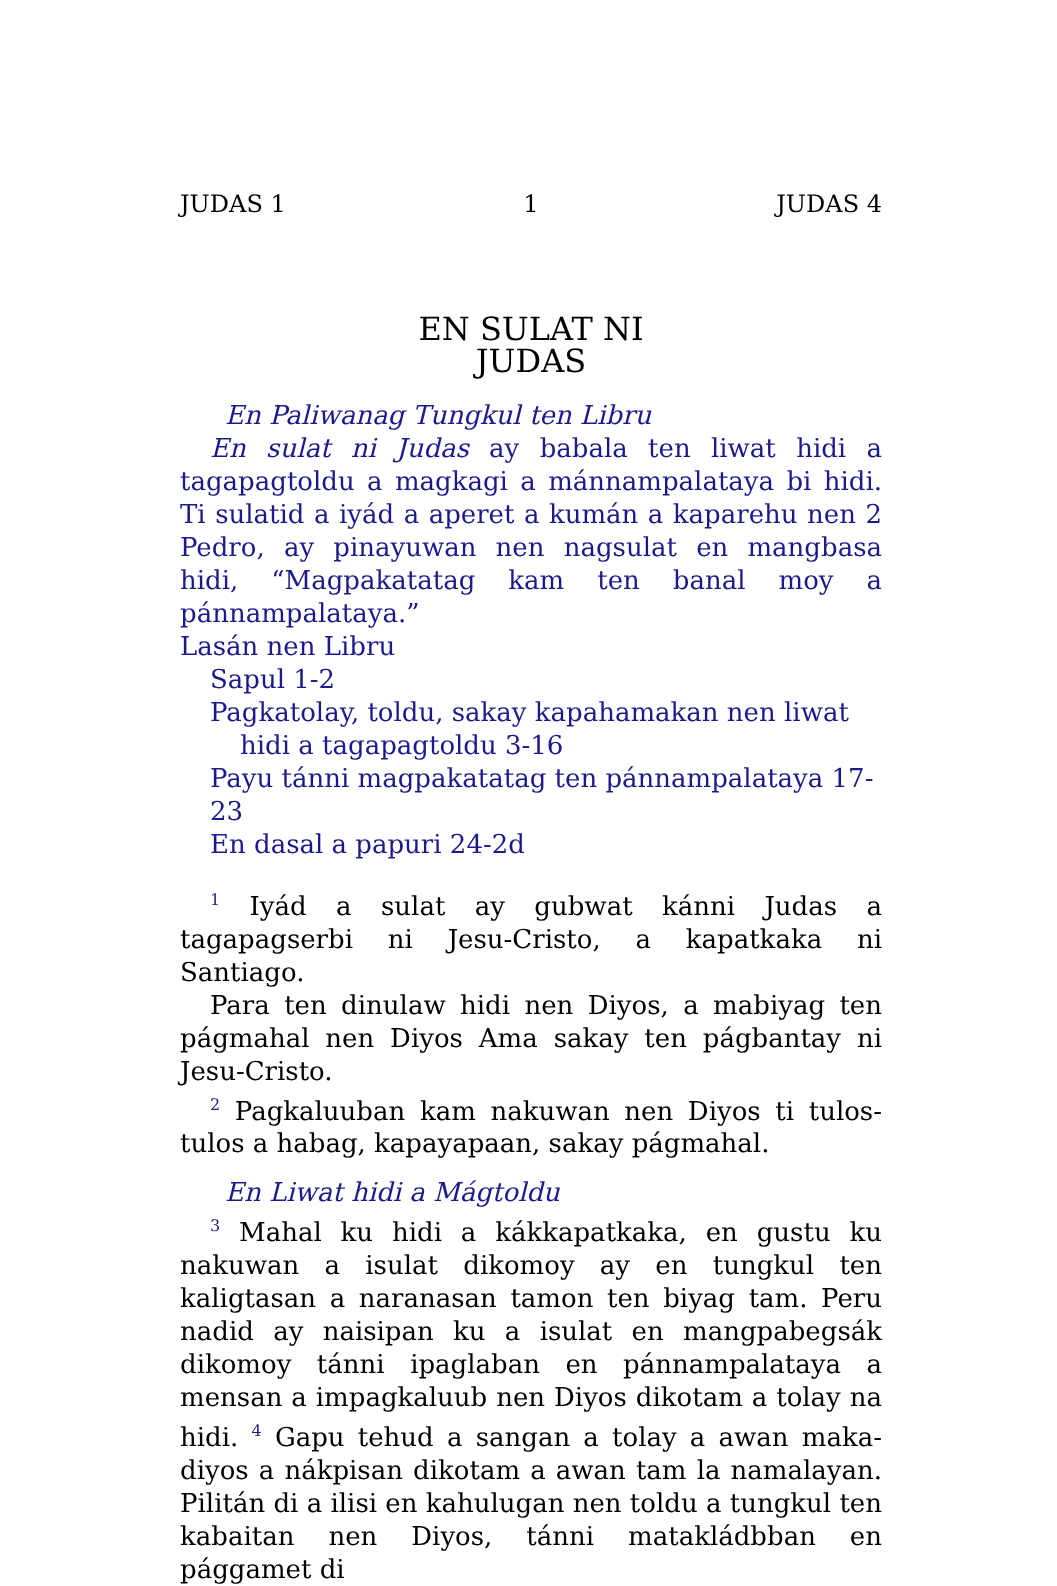JUDAS 1 1 JUDAS 4
EN SULAT NI
JUDAS
En Paliwanag Tungkul ten Libru
En sulat ni Judas ay babala ten liwat hidi a tagapagtoldu a magkagi a mánnampalataya bi hidi. Ti sulatid a iyád a aperet a kumán a kaparehu nen 2 Pedro, ay pinayuwan nen nagsulat en mangbasa hidi, “Magpakatatag kam ten banal moy a pánnampalataya.”
Lasán nen Libru
Sapul 1-2
Pagkatolay, toldu, sakay kapahamakan nen liwat hidi a tagapagtoldu 3-16
Payu tánni magpakatatag ten pánnampalataya 17-23
En dasal a papuri 24-2d
<sup>1</sup> Iyád a sulat ay gubwat kánni Judas a tagapagserbi ni Jesu-Cristo, a kapatkaka ni Santiago.
Para ten dinulaw hidi nen Diyos, a mabiyag ten págmahal nen Diyos Ama sakay ten págbantay ni Jesu-Cristo.
<sup>2</sup> Pagkaluuban kam nakuwan nen Diyos ti tulos-tulos a habag, kapayapaan, sakay págmahal.
En Liwat hidi a Mágtoldu
<sup>3</sup> Mahal ku hidi a kákkapatkaka, en gustu ku nakuwan a isulat dikomoy ay en tungkul ten kaligtasan a naranasan tamon ten biyag tam. Peru nadid ay naisipan ku a isulat en mangpabegsák dikomoy tánni ipaglaban en pánnampalataya a mensan a impagkaluub nen Diyos dikotam a tolay na hidi. <sup>4</sup> Gapu tehud a sangan a tolay a awan maka-diyos a nákpisan dikotam a awan tam la namalayan. Pilitán di a ilisi en kahulugan nen toldu a tungkul ten kabaitan nen Diyos, tánni matakládbban en pággamet di